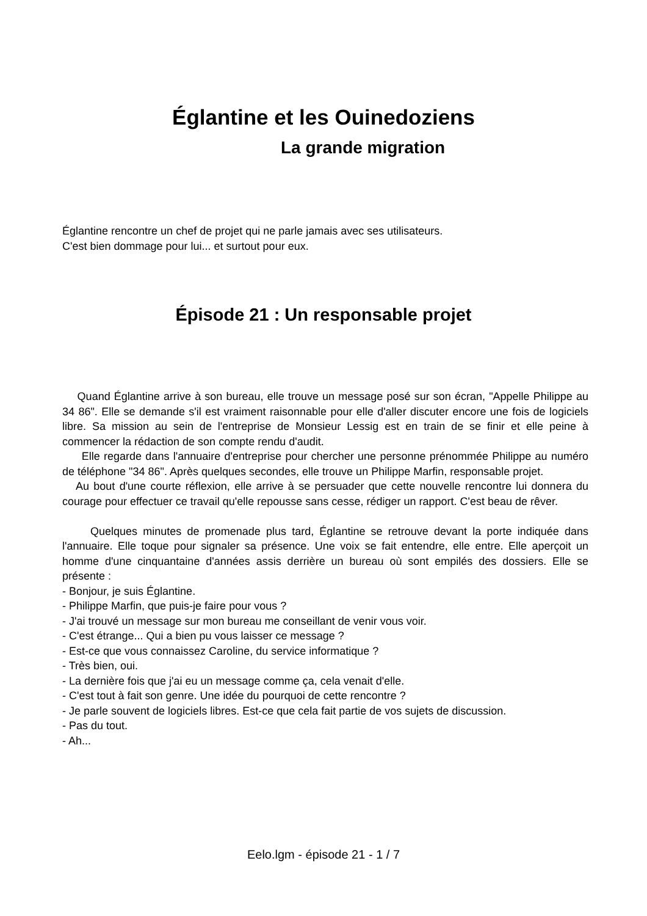Églantine et les Ouinedoziens
La grande migration
Églantine rencontre un chef de projet qui ne parle jamais avec ses utilisateurs.
C'est bien dommage pour lui... et surtout pour eux.
Épisode 21 : Un responsable projet
Quand Églantine arrive à son bureau, elle trouve un message posé sur son écran, "Appelle Philippe au 34 86". Elle se demande s'il est vraiment raisonnable pour elle d'aller discuter encore une fois de logiciels libre. Sa mission au sein de l'entreprise de Monsieur Lessig est en train de se finir et elle peine à commencer la rédaction de son compte rendu d'audit.
Elle regarde dans l'annuaire d'entreprise pour chercher une personne prénommée Philippe au numéro de téléphone "34 86". Après quelques secondes, elle trouve un Philippe Marfin, responsable projet.
Au bout d'une courte réflexion, elle arrive à se persuader que cette nouvelle rencontre lui donnera du courage pour effectuer ce travail qu'elle repousse sans cesse, rédiger un rapport. C'est beau de rêver.
Quelques minutes de promenade plus tard, Églantine se retrouve devant la porte indiquée dans l'annuaire. Elle toque pour signaler sa présence. Une voix se fait entendre, elle entre. Elle aperçoit un homme d'une cinquantaine d'années assis derrière un bureau où sont empilés des dossiers. Elle se présente :
- Bonjour, je suis Églantine.
- Philippe Marfin, que puis-je faire pour vous ?
- J'ai trouvé un message sur mon bureau me conseillant de venir vous voir.
- C'est étrange... Qui a bien pu vous laisser ce message ?
- Est-ce que vous connaissez Caroline, du service informatique ?
- Très bien, oui.
- La dernière fois que j'ai eu un message comme ça, cela venait d'elle.
- C'est tout à fait son genre. Une idée du pourquoi de cette rencontre ?
- Je parle souvent de logiciels libres. Est-ce que cela fait partie de vos sujets de discussion.
- Pas du tout.
- Ah...
Eelo.lgm - épisode 21 - 1 / 7